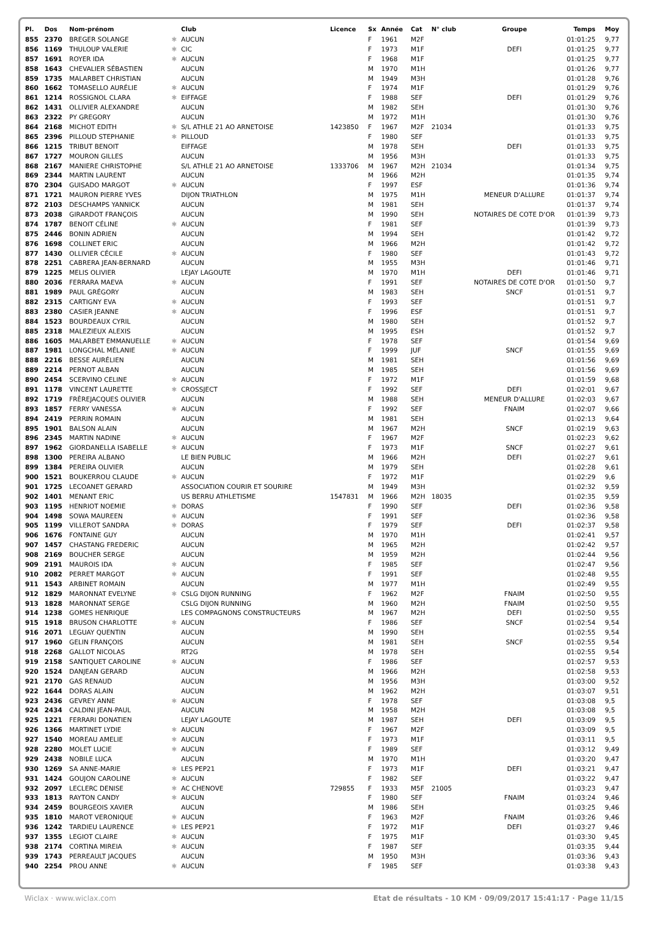| Pl. | Dos | Nom-prénom | | Club | Licence | Sx | Année | Cat | N° club | Groupe | Temps | Moy |
| --- | --- | --- | --- | --- | --- | --- | --- | --- | --- | --- | --- | --- |
| 855 | 2370 | BREGER SOLANGE | ✱ | AUCUN | | F | 1961 | M2F | | | 01:01:25 | 9,77 |
| 856 | 1169 | THULOUP VALERIE | ✱ | CIC | | F | 1973 | M1F | | DEFI | 01:01:25 | 9,77 |
| 857 | 1691 | ROYER IDA | ✱ | AUCUN | | F | 1968 | M1F | | | 01:01:25 | 9,77 |
| 858 | 1643 | CHEVALIER SÉBASTIEN | | AUCUN | | M | 1970 | M1H | | | 01:01:26 | 9,77 |
| 859 | 1735 | MALARBET CHRISTIAN | | AUCUN | | M | 1949 | M3H | | | 01:01:28 | 9,76 |
| 860 | 1662 | TOMASELLO AURÉLIE | ✱ | AUCUN | | F | 1974 | M1F | | | 01:01:29 | 9,76 |
| 861 | 1214 | ROSSIGNOL CLARA | ✱ | EIFFAGE | | F | 1988 | SEF | | DEFI | 01:01:29 | 9,76 |
| 862 | 1431 | OLLIVIER ALEXANDRE | | AUCUN | | M | 1982 | SEH | | | 01:01:30 | 9,76 |
| 863 | 2322 | PY GREGORY | | AUCUN | | M | 1972 | M1H | | | 01:01:30 | 9,76 |
| 864 | 2168 | MICHOT EDITH | ✱ | S/L ATHLE 21 AO ARNETOISE | 1423850 | F | 1967 | M2F | 21034 | | 01:01:33 | 9,75 |
| 865 | 2396 | PILLOUD STEPHANIE | ✱ | PILLOUD | | F | 1980 | SEF | | | 01:01:33 | 9,75 |
| 866 | 1215 | TRIBUT BENOIT | | EIFFAGE | | M | 1978 | SEH | | DEFI | 01:01:33 | 9,75 |
| 867 | 1727 | MOURON GILLES | | AUCUN | | M | 1956 | M3H | | | 01:01:33 | 9,75 |
| 868 | 2167 | MANIERE CHRISTOPHE | | S/L ATHLE 21 AO ARNETOISE | 1333706 | M | 1967 | M2H | 21034 | | 01:01:34 | 9,75 |
| 869 | 2344 | MARTIN LAURENT | | AUCUN | | M | 1966 | M2H | | | 01:01:35 | 9,74 |
| 870 | 2304 | GUISADO MARGOT | ✱ | AUCUN | | F | 1997 | ESF | | | 01:01:36 | 9,74 |
| 871 | 1721 | MAURON PIERRE YVES | | DIJON TRIATHLON | | M | 1975 | M1H | | MENEUR D'ALLURE | 01:01:37 | 9,74 |
| 872 | 2103 | DESCHAMPS YANNICK | | AUCUN | | M | 1981 | SEH | | | 01:01:37 | 9,74 |
| 873 | 2038 | GIRARDOT FRANÇOIS | | AUCUN | | M | 1990 | SEH | | NOTAIRES DE COTE D'OR | 01:01:39 | 9,73 |
| 874 | 1787 | BENOIT CÉLINE | ✱ | AUCUN | | F | 1981 | SEF | | | 01:01:39 | 9,73 |
| 875 | 2446 | BONIN ADRIEN | | AUCUN | | M | 1994 | SEH | | | 01:01:42 | 9,72 |
| 876 | 1698 | COLLINET ERIC | | AUCUN | | M | 1966 | M2H | | | 01:01:42 | 9,72 |
| 877 | 1430 | OLLIVIER CÉCILE | ✱ | AUCUN | | F | 1980 | SEF | | | 01:01:43 | 9,72 |
| 878 | 2251 | CABRERA JEAN-BERNARD | | AUCUN | | M | 1955 | M3H | | | 01:01:46 | 9,71 |
| 879 | 1225 | MELIS OLIVIER | | LEJAY LAGOUTE | | M | 1970 | M1H | | DEFI | 01:01:46 | 9,71 |
| 880 | 2036 | FERRARA MAEVA | ✱ | AUCUN | | F | 1991 | SEF | | NOTAIRES DE COTE D'OR | 01:01:50 | 9,7 |
| 881 | 1989 | PAUL GRÉGORY | | AUCUN | | M | 1983 | SEH | | SNCF | 01:01:51 | 9,7 |
| 882 | 2315 | CARTIGNY EVA | ✱ | AUCUN | | F | 1993 | SEF | | | 01:01:51 | 9,7 |
| 883 | 2380 | CASIER JEANNE | ✱ | AUCUN | | F | 1996 | ESF | | | 01:01:51 | 9,7 |
| 884 | 1523 | BOURDEAUX CYRIL | | AUCUN | | M | 1980 | SEH | | | 01:01:52 | 9,7 |
| 885 | 2318 | MALEZIEUX ALEXIS | | AUCUN | | M | 1995 | ESH | | | 01:01:52 | 9,7 |
| 886 | 1605 | MALARBET EMMANUELLE | ✱ | AUCUN | | F | 1978 | SEF | | | 01:01:54 | 9,69 |
| 887 | 1981 | LONGCHAL MÉLANIE | ✱ | AUCUN | | F | 1999 | JUF | | SNCF | 01:01:55 | 9,69 |
| 888 | 2216 | BESSE AURÉLIEN | | AUCUN | | M | 1981 | SEH | | | 01:01:56 | 9,69 |
| 889 | 2214 | PERNOT ALBAN | | AUCUN | | M | 1985 | SEH | | | 01:01:56 | 9,69 |
| 890 | 2454 | SCERVINO CELINE | ✱ | AUCUN | | F | 1972 | M1F | | | 01:01:59 | 9,68 |
| 891 | 1178 | VINCENT LAURETTE | ✱ | CROSSJECT | | F | 1992 | SEF | | DEFI | 01:02:01 | 9,67 |
| 892 | 1719 | FRÈREJACQUES OLIVIER | | AUCUN | | M | 1988 | SEH | | MENEUR D'ALLURE | 01:02:03 | 9,67 |
| 893 | 1857 | FERRY VANESSA | ✱ | AUCUN | | F | 1992 | SEF | | FNAIM | 01:02:07 | 9,66 |
| 894 | 2419 | PERRIN ROMAIN | | AUCUN | | M | 1981 | SEH | | | 01:02:13 | 9,64 |
| 895 | 1901 | BALSON ALAIN | | AUCUN | | M | 1967 | M2H | | SNCF | 01:02:19 | 9,63 |
| 896 | 2345 | MARTIN NADINE | ✱ | AUCUN | | F | 1967 | M2F | | | 01:02:23 | 9,62 |
| 897 | 1962 | GIORDANELLA ISABELLE | ✱ | AUCUN | | F | 1973 | M1F | | SNCF | 01:02:27 | 9,61 |
| 898 | 1300 | PEREIRA ALBANO | | LE BIEN PUBLIC | | M | 1966 | M2H | | DEFI | 01:02:27 | 9,61 |
| 899 | 1384 | PEREIRA OLIVIER | | AUCUN | | M | 1979 | SEH | | | 01:02:28 | 9,61 |
| 900 | 1521 | BOUKERROU CLAUDE | ✱ | AUCUN | | F | 1972 | M1F | | | 01:02:29 | 9,6 |
| 901 | 1725 | LECOANET GERARD | | ASSOCIATION COURIR ET SOURIRE | | M | 1949 | M3H | | | 01:02:32 | 9,59 |
| 902 | 1401 | MENANT ERIC | | US BERRU ATHLETISME | 1547831 | M | 1966 | M2H | 18035 | | 01:02:35 | 9,59 |
| 903 | 1195 | HENRIOT NOEMIE | ✱ | DORAS | | F | 1990 | SEF | | DEFI | 01:02:36 | 9,58 |
| 904 | 1498 | SOWA MAUREEN | ✱ | AUCUN | | F | 1991 | SEF | | | 01:02:36 | 9,58 |
| 905 | 1199 | VILLEROT SANDRA | ✱ | DORAS | | F | 1979 | SEF | | DEFI | 01:02:37 | 9,58 |
| 906 | 1676 | FONTAINE GUY | | AUCUN | | M | 1970 | M1H | | | 01:02:41 | 9,57 |
| 907 | 1457 | CHASTANG FREDERIC | | AUCUN | | M | 1965 | M2H | | | 01:02:42 | 9,57 |
| 908 | 2169 | BOUCHER SERGE | | AUCUN | | M | 1959 | M2H | | | 01:02:44 | 9,56 |
| 909 | 2191 | MAUROIS IDA | ✱ | AUCUN | | F | 1985 | SEF | | | 01:02:47 | 9,56 |
| 910 | 2082 | PERRET MARGOT | ✱ | AUCUN | | F | 1991 | SEF | | | 01:02:48 | 9,55 |
| 911 | 1543 | ARBINET ROMAIN | | AUCUN | | M | 1977 | M1H | | | 01:02:49 | 9,55 |
| 912 | 1829 | MARONNAT EVELYNE | ✱ | CSLG DIJON RUNNING | | F | 1962 | M2F | | FNAIM | 01:02:50 | 9,55 |
| 913 | 1828 | MARONNAT SERGE | | CSLG DIJON RUNNING | | M | 1960 | M2H | | FNAIM | 01:02:50 | 9,55 |
| 914 | 1238 | GOMES HENRIQUE | | LES COMPAGNONS CONSTRUCTEURS | | M | 1967 | M2H | | DEFI | 01:02:50 | 9,55 |
| 915 | 1918 | BRUSON CHARLOTTE | ✱ | AUCUN | | F | 1986 | SEF | | SNCF | 01:02:54 | 9,54 |
| 916 | 2071 | LEGUAY QUENTIN | | AUCUN | | M | 1990 | SEH | | | 01:02:55 | 9,54 |
| 917 | 1960 | GELIN FRANÇOIS | | AUCUN | | M | 1981 | SEH | | SNCF | 01:02:55 | 9,54 |
| 918 | 2268 | GALLOT NICOLAS | | RT2G | | M | 1978 | SEH | | | 01:02:55 | 9,54 |
| 919 | 2158 | SANTIQUET CAROLINE | ✱ | AUCUN | | F | 1986 | SEF | | | 01:02:57 | 9,53 |
| 920 | 1524 | DANJEAN GERARD | | AUCUN | | M | 1966 | M2H | | | 01:02:58 | 9,53 |
| 921 | 2170 | GAS RENAUD | | AUCUN | | M | 1956 | M3H | | | 01:03:00 | 9,52 |
| 922 | 1644 | DORAS ALAIN | | AUCUN | | M | 1962 | M2H | | | 01:03:07 | 9,51 |
| 923 | 2436 | GEVREY ANNE | ✱ | AUCUN | | F | 1978 | SEF | | | 01:03:08 | 9,5 |
| 924 | 2434 | CALDINI JEAN-PAUL | | AUCUN | | M | 1958 | M2H | | | 01:03:08 | 9,5 |
| 925 | 1221 | FERRARI DONATIEN | | LEJAY LAGOUTE | | M | 1987 | SEH | | DEFI | 01:03:09 | 9,5 |
| 926 | 1366 | MARTINET LYDIE | ✱ | AUCUN | | F | 1967 | M2F | | | 01:03:09 | 9,5 |
| 927 | 1540 | MOREAU AMELIE | ✱ | AUCUN | | F | 1973 | M1F | | | 01:03:11 | 9,5 |
| 928 | 2280 | MOLET LUCIE | ✱ | AUCUN | | F | 1989 | SEF | | | 01:03:12 | 9,49 |
| 929 | 2438 | NOBILE LUCA | | AUCUN | | M | 1970 | M1H | | | 01:03:20 | 9,47 |
| 930 | 1269 | SA ANNE-MARIE | ✱ | LES PEP21 | | F | 1973 | M1F | | DEFI | 01:03:21 | 9,47 |
| 931 | 1424 | GOUJON CAROLINE | ✱ | AUCUN | | F | 1982 | SEF | | | 01:03:22 | 9,47 |
| 932 | 2097 | LECLERC DENISE | ✱ | AC CHENOVE | 729855 | F | 1933 | M5F | 21005 | | 01:03:23 | 9,47 |
| 933 | 1813 | RAYTON CANDY | ✱ | AUCUN | | F | 1980 | SEF | | FNAIM | 01:03:24 | 9,46 |
| 934 | 2459 | BOURGEOIS XAVIER | | AUCUN | | M | 1986 | SEH | | | 01:03:25 | 9,46 |
| 935 | 1810 | MAROT VERONIQUE | ✱ | AUCUN | | F | 1963 | M2F | | FNAIM | 01:03:26 | 9,46 |
| 936 | 1242 | TARDIEU LAURENCE | ✱ | LES PEP21 | | F | 1972 | M1F | | DEFI | 01:03:27 | 9,46 |
| 937 | 1355 | LEGIOT CLAIRE | ✱ | AUCUN | | F | 1975 | M1F | | | 01:03:30 | 9,45 |
| 938 | 2174 | CORTINA MIREIA | ✱ | AUCUN | | F | 1987 | SEF | | | 01:03:35 | 9,44 |
| 939 | 1743 | PERREAULT JACQUES | | AUCUN | | M | 1950 | M3H | | | 01:03:36 | 9,43 |
| 940 | 2254 | PROU ANNE | ✱ | AUCUN | | F | 1985 | SEF | | | 01:03:38 | 9,43 |
Wiclax · www.wiclax.com Etat de résultats - 10 KM · 09/09/2017 15:41:17 · Page 11/15